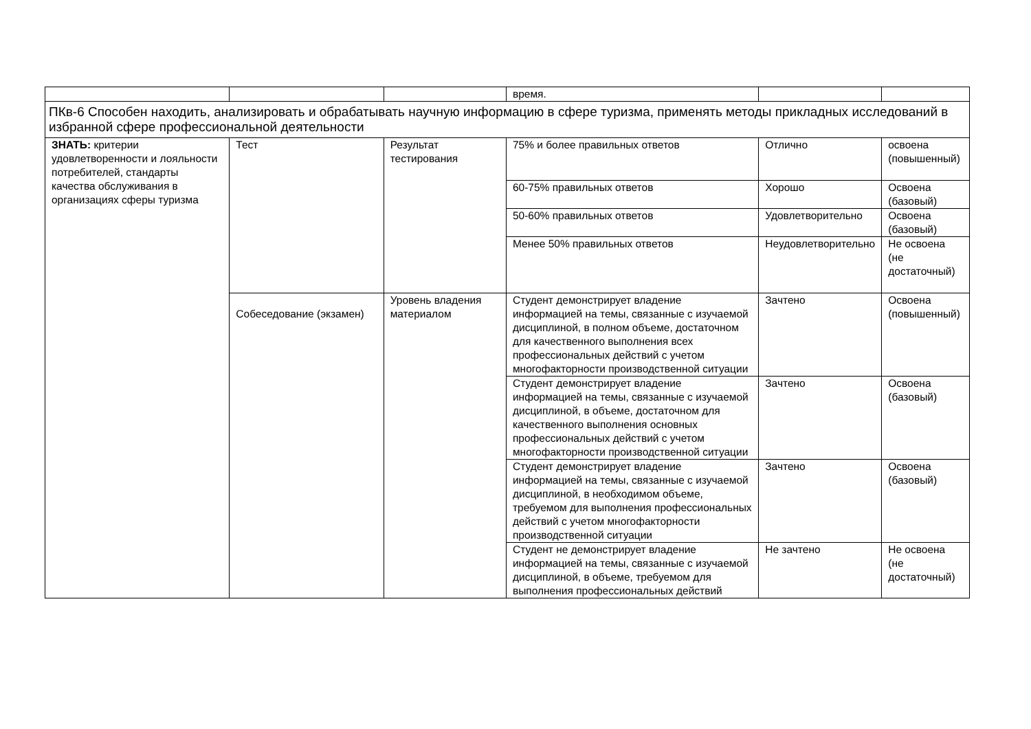| | | | время. | | |
| ПКв-6 Способен находить, анализировать и обрабатывать научную информацию в сфере туризма, применять методы прикладных исследований в избранной сфере профессиональной деятельности | | | | | |
| ЗНАТЬ: критерии удовлетворенности и лояльности потребителей, стандарты качества обслуживания в организациях сферы туризма | Тест | Результат тестирования | 75% и более правильных ответов | Отлично | освоена (повышенный) |
| | | | 60-75% правильных ответов | Хорошо | Освоена (базовый) |
| | | | 50-60% правильных ответов | Удовлетворительно | Освоена (базовый) |
| | | | Менее 50% правильных ответов | Неудовлетворительно | Не освоена (не достаточный) |
| | Собеседование (экзамен) | Уровень владения материалом | Студент демонстрирует владение информацией на темы, связанные с изучаемой дисциплиной, в полном объеме, достаточном для качественного выполнения всех профессиональных действий с учетом многофакторности производственной ситуации | Зачтено | Освоена (повышенный) |
| | | | Студент демонстрирует владение информацией на темы, связанные с изучаемой дисциплиной, в объеме, достаточном для качественного выполнения основных профессиональных действий с учетом многофакторности производственной ситуации | Зачтено | Освоена (базовый) |
| | | | Студент демонстрирует владение информацией на темы, связанные с изучаемой дисциплиной, в необходимом объеме, требуемом для выполнения профессиональных действий с учетом многофакторности производственной ситуации | Зачтено | Освоена (базовый) |
| | | | Студент не демонстрирует владение информацией на темы, связанные с изучаемой дисциплиной, в объеме, требуемом для выполнения профессиональных действий | Не зачтено | Не освоена (не достаточный) |